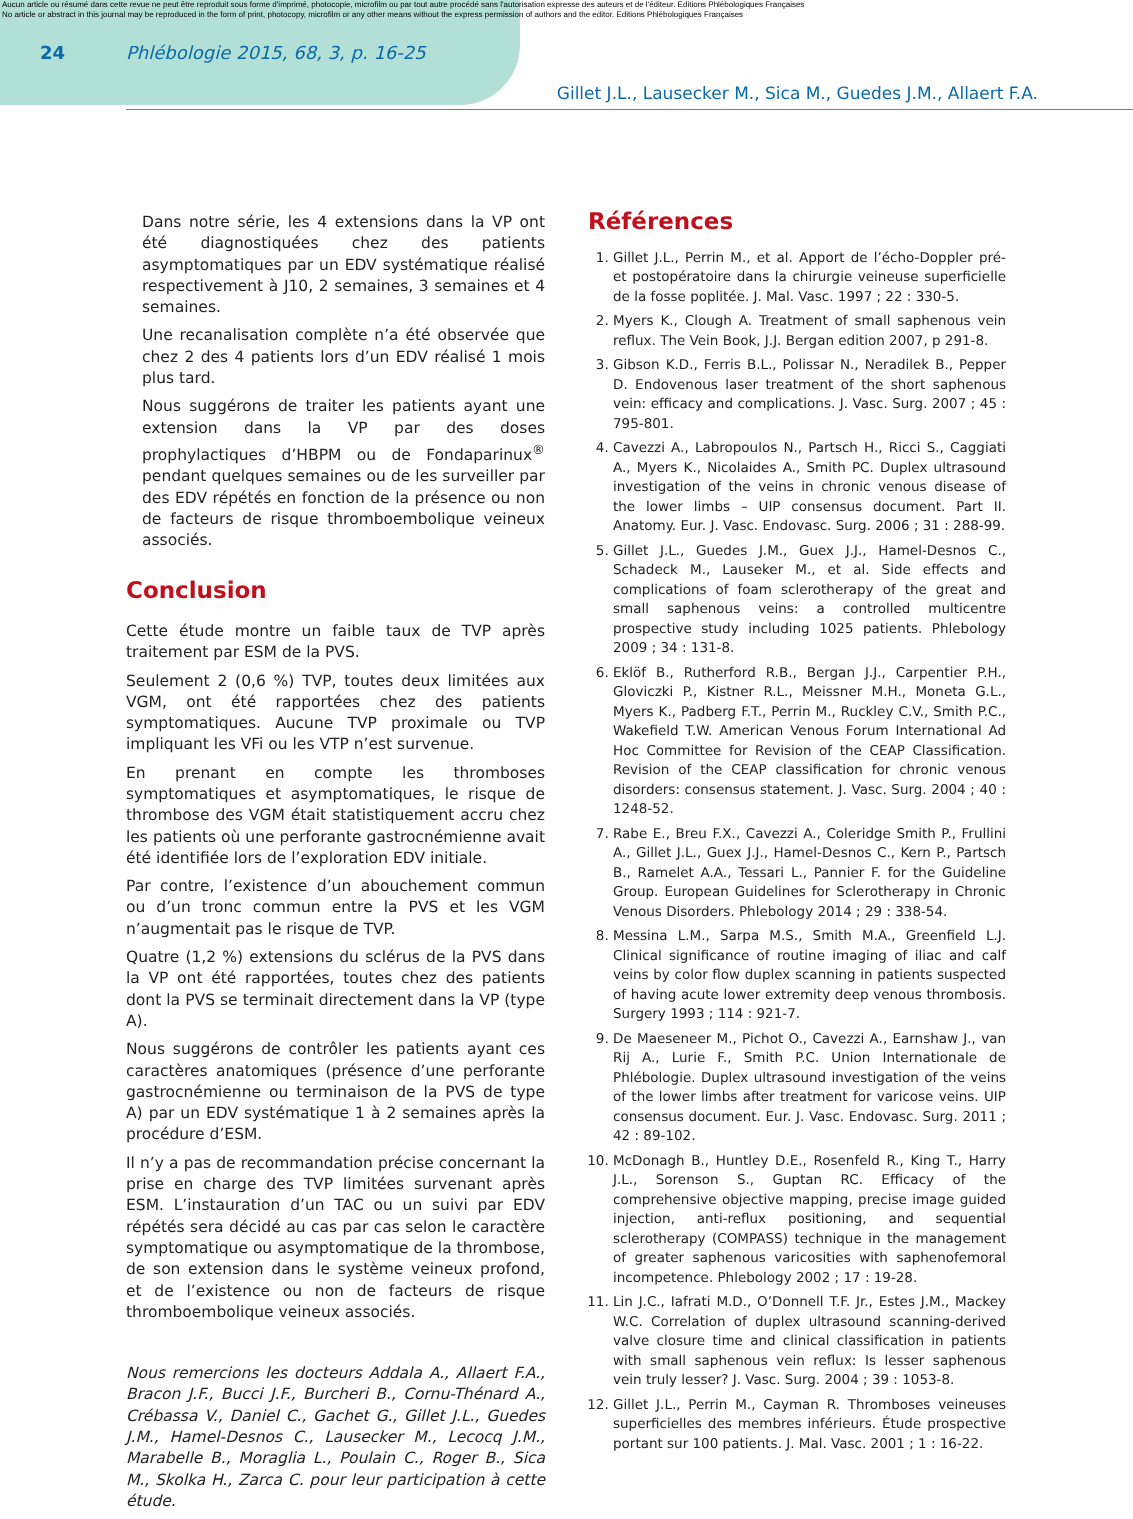Aucun article ou résumé dans cette revue ne peut être reproduit sous forme d'imprimé, photocopie, microfilm ou par tout autre procédé sans l'autorisation expresse des auteurs et de l'éditeur. Editions Phlébologiques Françaises
No article or abstract in this journal may be reproduced in the form of print, photocopy, microfilm or any other means without the express permission of authors and the editor. Editions Phlébologiques Françaises
24 Phlébologie 2015, 68, 3, p. 16-25
Gillet J.L., Lausecker M., Sica M., Guedes J.M., Allaert F.A.
Dans notre série, les 4 extensions dans la VP ont été diagnostiquées chez des patients asymptomatiques par un EDV systématique réalisé respectivement à J10, 2 semaines, 3 semaines et 4 semaines.
Une recanalisation complète n’a été observée que chez 2 des 4 patients lors d’un EDV réalisé 1 mois plus tard.
Nous suggérons de traiter les patients ayant une extension dans la VP par des doses prophylactiques d’HBPM ou de Fondaparinux<sup>®</sup> pendant quelques semaines ou de les surveiller par des EDV répétés en fonction de la présence ou non de facteurs de risque thromboembolique veineux associés.
Conclusion
Cette étude montre un faible taux de TVP après traitement par ESM de la PVS.
Seulement 2 (0,6 %) TVP, toutes deux limitées aux VGM, ont été rapportées chez des patients symptomatiques. Aucune TVP proximale ou TVP impliquant les VFi ou les VTP n’est survenue.
En prenant en compte les thromboses symptomatiques et asymptomatiques, le risque de thrombose des VGM était statistiquement accru chez les patients où une perforante gastrocnémienne avait été identifiée lors de l’exploration EDV initiale.
Par contre, l’existence d’un abouchement commun ou d’un tronc commun entre la PVS et les VGM n’augmentait pas le risque de TVP.
Quatre (1,2 %) extensions du sclérus de la PVS dans la VP ont été rapportées, toutes chez des patients dont la PVS se terminait directement dans la VP (type A).
Nous suggérons de contrôler les patients ayant ces caractères anatomiques (présence d’une perforante gastrocnémienne ou terminaison de la PVS de type A) par un EDV systématique 1 à 2 semaines après la procédure d’ESM.
Il n’y a pas de recommandation précise concernant la prise en charge des TVP limitées survenant après ESM. L’instauration d’un TAC ou un suivi par EDV répétés sera décidé au cas par cas selon le caractère symptomatique ou asymptomatique de la thrombose, de son extension dans le système veineux profond, et de l’existence ou non de facteurs de risque thromboembolique veineux associés.
Nous remercions les docteurs Addala A., Allaert F.A., Bracon J.F., Bucci J.F., Burcheri B., Cornu-Thénard A., Crébassa V., Daniel C., Gachet G., Gillet J.L., Guedes J.M., Hamel-Desnos C., Lausecker M., Lecocq J.M., Marabelle B., Moraglia L., Poulain C., Roger B., Sica M., Skolka H., Zarca C. pour leur participation à cette étude.
Références
1. Gillet J.L., Perrin M., et al. Apport de l’écho-Doppler pré- et postopératoire dans la chirurgie veineuse superficielle de la fosse poplitée. J. Mal. Vasc. 1997 ; 22 : 330-5.
2. Myers K., Clough A. Treatment of small saphenous vein reflux. The Vein Book, J.J. Bergan edition 2007, p 291-8.
3. Gibson K.D., Ferris B.L., Polissar N., Neradilek B., Pepper D. Endovenous laser treatment of the short saphenous vein: efficacy and complications. J. Vasc. Surg. 2007 ; 45 : 795-801.
4. Cavezzi A., Labropoulos N., Partsch H., Ricci S., Caggiati A., Myers K., Nicolaides A., Smith PC. Duplex ultrasound investigation of the veins in chronic venous disease of the lower limbs – UIP consensus document. Part II. Anatomy. Eur. J. Vasc. Endovasc. Surg. 2006 ; 31 : 288-99.
5. Gillet J.L., Guedes J.M., Guex J.J., Hamel-Desnos C., Schadeck M., Lauseker M., et al. Side effects and complications of foam sclerotherapy of the great and small saphenous veins: a controlled multicentre prospective study including 1025 patients. Phlebology 2009 ; 34 : 131-8.
6. Eklöf B., Rutherford R.B., Bergan J.J., Carpentier P.H., Gloviczki P., Kistner R.L., Meissner M.H., Moneta G.L., Myers K., Padberg F.T., Perrin M., Ruckley C.V., Smith P.C., Wakefield T.W. American Venous Forum International Ad Hoc Committee for Revision of the CEAP Classification. Revision of the CEAP classification for chronic venous disorders: consensus statement. J. Vasc. Surg. 2004 ; 40 : 1248-52.
7. Rabe E., Breu F.X., Cavezzi A., Coleridge Smith P., Frullini A., Gillet J.L., Guex J.J., Hamel-Desnos C., Kern P., Partsch B., Ramelet A.A., Tessari L., Pannier F. for the Guideline Group. European Guidelines for Sclerotherapy in Chronic Venous Disorders. Phlebology 2014 ; 29 : 338-54.
8. Messina L.M., Sarpa M.S., Smith M.A., Greenfield L.J. Clinical significance of routine imaging of iliac and calf veins by color flow duplex scanning in patients suspected of having acute lower extremity deep venous thrombosis. Surgery 1993 ; 114 : 921-7.
9. De Maeseneer M., Pichot O., Cavezzi A., Earnshaw J., van Rij A., Lurie F., Smith P.C. Union Internationale de Phlébologie. Duplex ultrasound investigation of the veins of the lower limbs after treatment for varicose veins. UIP consensus document. Eur. J. Vasc. Endovasc. Surg. 2011 ; 42 : 89-102.
10. McDonagh B., Huntley D.E., Rosenfeld R., King T., Harry J.L., Sorenson S., Guptan RC. Efficacy of the comprehensive objective mapping, precise image guided injection, anti-reflux positioning, and sequential sclerotherapy (COMPASS) technique in the management of greater saphenous varicosities with saphenofemoral incompetence. Phlebology 2002 ; 17 : 19-28.
11. Lin J.C., Iafrati M.D., O’Donnell T.F. Jr., Estes J.M., Mackey W.C. Correlation of duplex ultrasound scanning-derived valve closure time and clinical classification in patients with small saphenous vein reflux: Is lesser saphenous vein truly lesser? J. Vasc. Surg. 2004 ; 39 : 1053-8.
12. Gillet J.L., Perrin M., Cayman R. Thromboses veineuses superficielles des membres inférieurs. Étude prospective portant sur 100 patients. J. Mal. Vasc. 2001 ; 1 : 16-22.